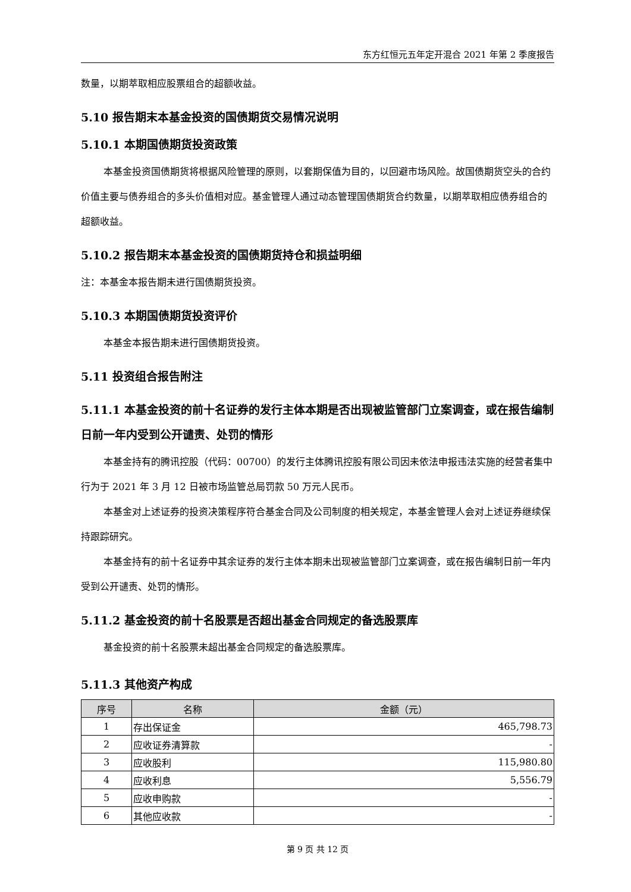东方红恒元五年定开混合 2021 年第 2 季度报告
数量，以期萃取相应股票组合的超额收益。
5.10 报告期末本基金投资的国债期货交易情况说明
5.10.1 本期国债期货投资政策
本基金投资国债期货将根据风险管理的原则，以套期保值为目的，以回避市场风险。故国债期货空头的合约价值主要与债券组合的多头价值相对应。基金管理人通过动态管理国债期货合约数量，以期萃取相应债券组合的超额收益。
5.10.2 报告期末本基金投资的国债期货持仓和损益明细
注：本基金本报告期未进行国债期货投资。
5.10.3 本期国债期货投资评价
本基金本报告期未进行国债期货投资。
5.11 投资组合报告附注
5.11.1 本基金投资的前十名证券的发行主体本期是否出现被监管部门立案调查，或在报告编制日前一年内受到公开谴责、处罚的情形
本基金持有的腾讯控股（代码：00700）的发行主体腾讯控股有限公司因未依法申报违法实施的经营者集中行为于 2021 年 3 月 12 日被市场监管总局罚款 50 万元人民币。
本基金对上述证券的投资决策程序符合基金合同及公司制度的相关规定，本基金管理人会对上述证券继续保持跟踪研究。
本基金持有的前十名证券中其余证券的发行主体本期未出现被监管部门立案调查，或在报告编制日前一年内受到公开谴责、处罚的情形。
5.11.2 基金投资的前十名股票是否超出基金合同规定的备选股票库
基金投资的前十名股票未超出基金合同规定的备选股票库。
5.11.3 其他资产构成
| 序号 | 名称 | 金额（元） |
| --- | --- | --- |
| 1 | 存出保证金 | 465,798.73 |
| 2 | 应收证券清算款 | - |
| 3 | 应收股利 | 115,980.80 |
| 4 | 应收利息 | 5,556.79 |
| 5 | 应收申购款 | - |
| 6 | 其他应收款 | - |
第 9 页 共 12 页